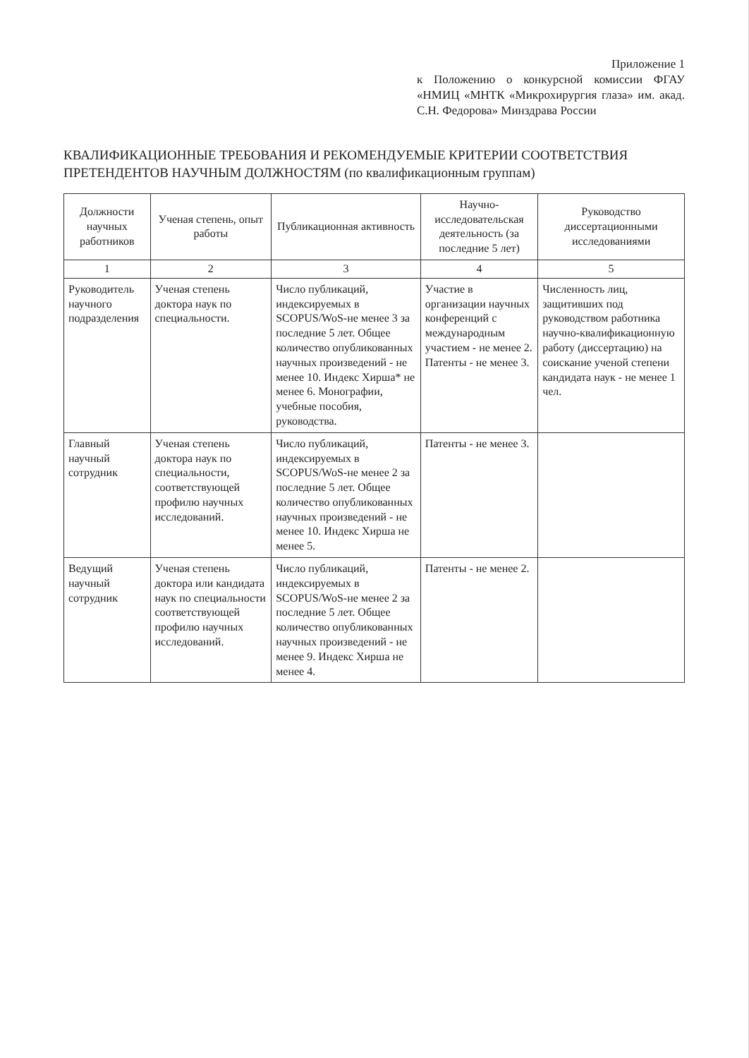Приложение 1
к Положению о конкурсной комиссии ФГАУ «НМИЦ «МНТК «Микрохирургия глаза» им. акад. С.Н. Федорова» Минздрава России
КВАЛИФИКАЦИОННЫЕ ТРЕБОВАНИЯ И РЕКОМЕНДУЕМЫЕ КРИТЕРИИ СООТВЕТСТВИЯ ПРЕТЕНДЕНТОВ НАУЧНЫМ ДОЛЖНОСТЯМ (по квалификационным группам)
| Должности научных работников | Ученая степень, опыт работы | Публикационная активность | Научно-исследовательская деятельность (за последние 5 лет) | Руководство диссертационными исследованиями |
| --- | --- | --- | --- | --- |
| 1 | 2 | 3 | 4 | 5 |
| Руководитель научного подразделения | Ученая степень доктора наук по специальности. | Число публикаций, индексируемых в SCOPUS/WoS-не менее 3 за последние 5 лет. Общее количество опубликованных научных произведений - не менее 10. Индекс Хирша* не менее 6. Монографии, учебные пособия, руководства. | Участие в организации научных конференций с международным участием - не менее 2. Патенты - не менее 3. | Численность лиц, защитивших под руководством работника научно-квалификационную работу (диссертацию) на соискание ученой степени кандидата наук - не менее 1 чел. |
| Главный научный сотрудник | Ученая степень доктора наук по специальности, соответствующей профилю научных исследований. | Число публикаций, индексируемых в SCOPUS/WoS-не менее 2 за последние 5 лет. Общее количество опубликованных научных произведений - не менее 10. Индекс Хирша не менее 5. | Патенты - не менее 3. | |
| Ведущий научный сотрудник | Ученая степень доктора или кандидата наук по специальности соответствующей профилю научных исследований. | Число публикаций, индексируемых в SCOPUS/WoS-не менее 2 за последние 5 лет. Общее количество опубликованных научных произведений - не менее 9. Индекс Хирша не менее 4. | Патенты - не менее 2. | |